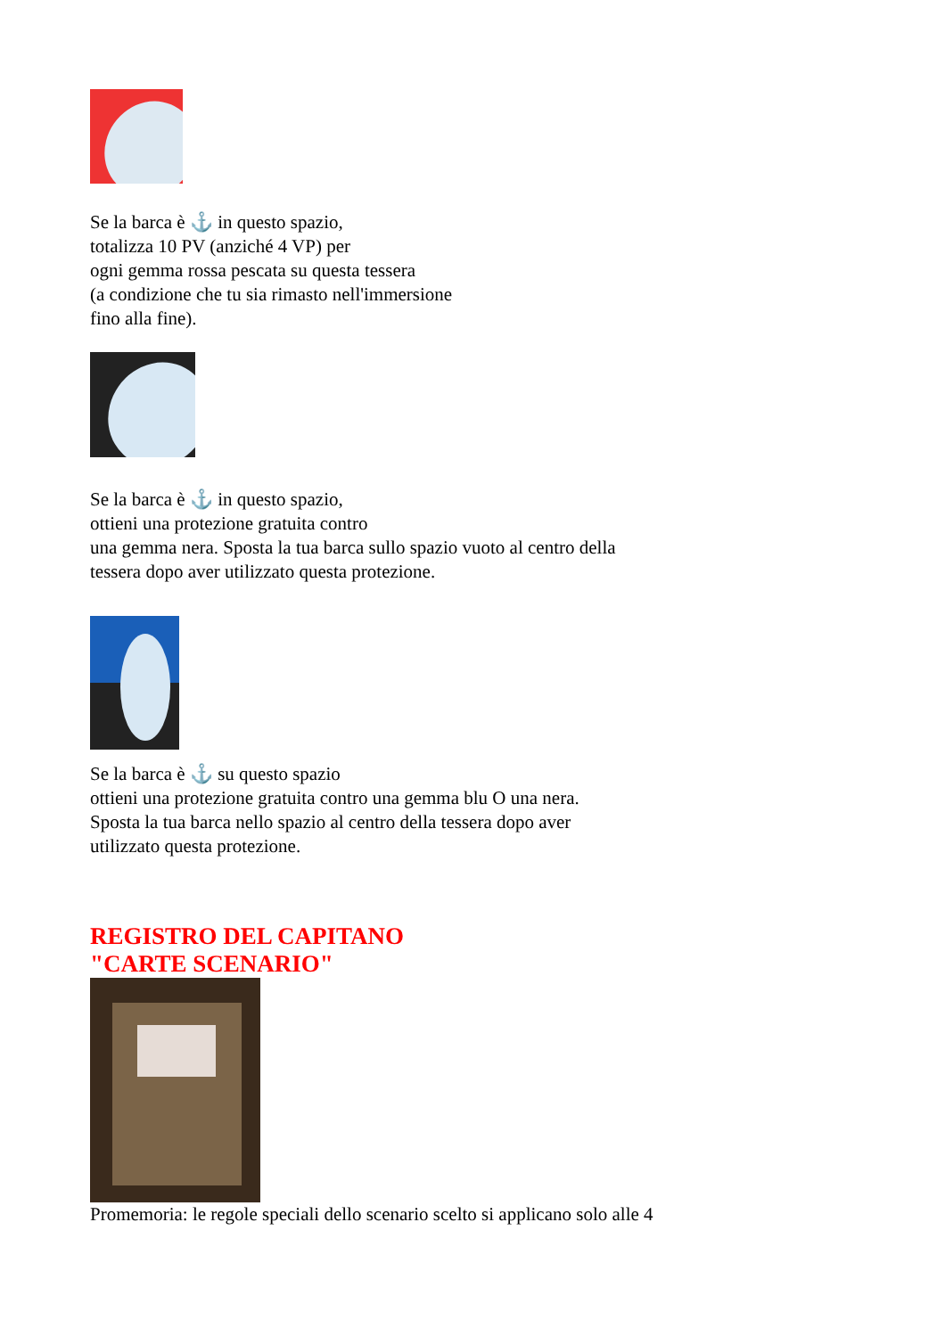Se la barca è ⚓ in questo spazio,
totalizza 10 PV (anziché 4 VP) per
ogni gemma rossa pescata su questa tessera
(a condizione che tu sia rimasto nell'immersione
fino alla fine).
Se la barca è ⚓ in questo spazio,
ottieni una protezione gratuita contro
una gemma nera. Sposta la tua barca sullo spazio vuoto al centro della
tessera dopo aver utilizzato questa protezione.
Se la barca è ⚓ su questo spazio
ottieni una protezione gratuita contro una gemma blu O una nera.
Sposta la tua barca nello spazio al centro della tessera dopo aver
utilizzato questa protezione.
REGISTRO DEL CAPITANO
"CARTE SCENARIO"
Promemoria: le regole speciali dello scenario scelto si applicano solo alle 4